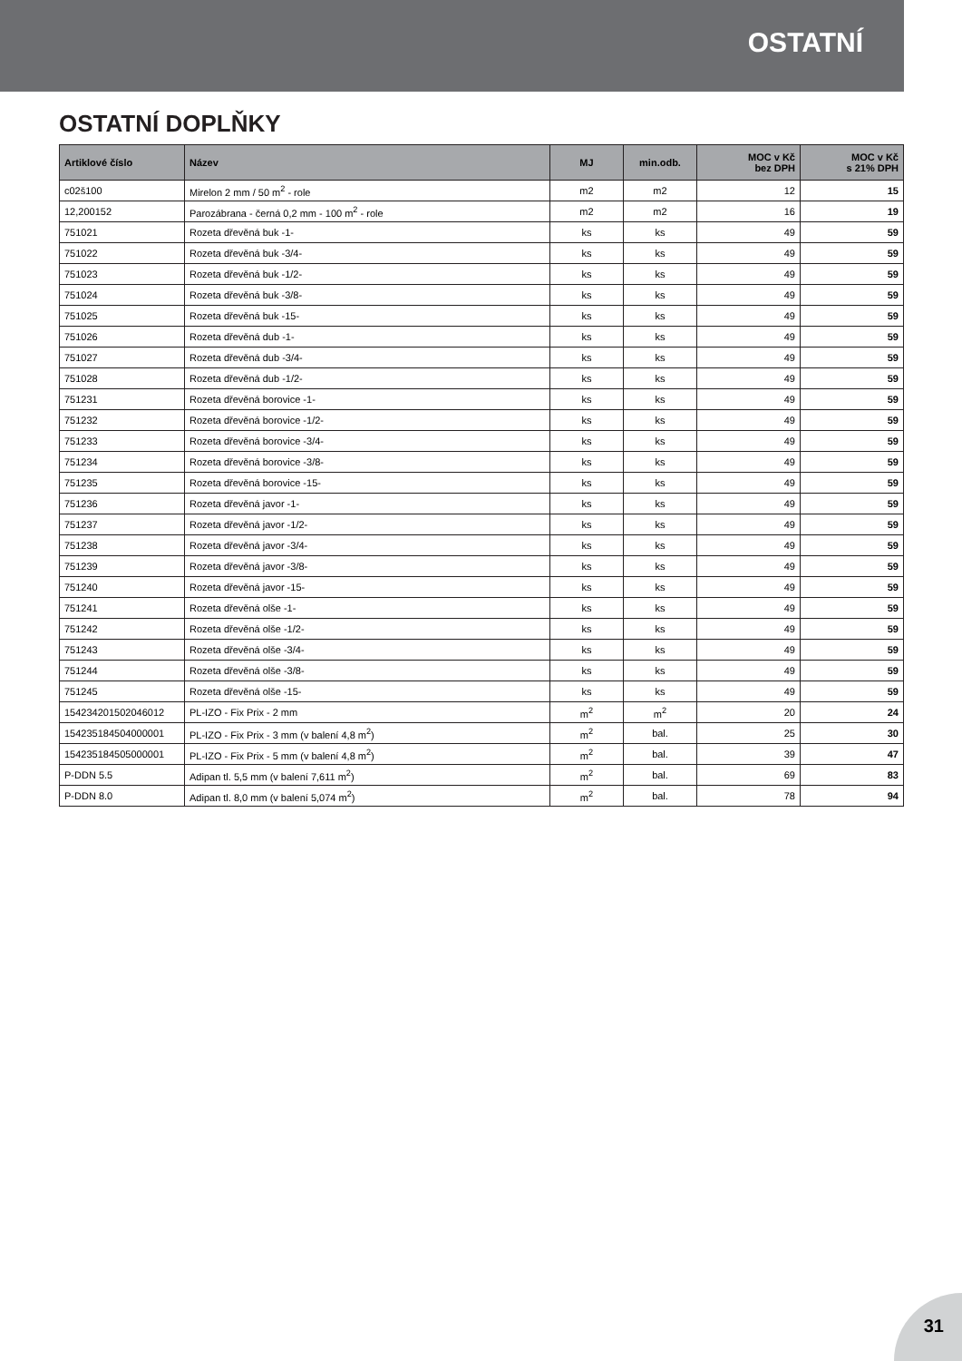OSTATNÍ
OSTATNÍ DOPLŇKY
| Artiklové číslo | Název | MJ | min.odb. | MOC v Kč bez DPH | MOC v Kč s 21% DPH |
| --- | --- | --- | --- | --- | --- |
| c02š100 | Mirelon 2 mm / 50 m<sup>2</sup> - role | m2 | m2 | 12 | 15 |
| 12,200152 | Parozábrana - černá 0,2 mm - 100 m<sup>2</sup> - role | m2 | m2 | 16 | 19 |
| 751021 | Rozeta dřevěná buk -1- | ks | ks | 49 | 59 |
| 751022 | Rozeta dřevěná buk -3/4- | ks | ks | 49 | 59 |
| 751023 | Rozeta dřevěná buk -1/2- | ks | ks | 49 | 59 |
| 751024 | Rozeta dřevěná buk -3/8- | ks | ks | 49 | 59 |
| 751025 | Rozeta dřevěná buk -15- | ks | ks | 49 | 59 |
| 751026 | Rozeta dřevěná dub -1- | ks | ks | 49 | 59 |
| 751027 | Rozeta dřevěná dub -3/4- | ks | ks | 49 | 59 |
| 751028 | Rozeta dřevěná dub -1/2- | ks | ks | 49 | 59 |
| 751231 | Rozeta dřevěná borovice -1- | ks | ks | 49 | 59 |
| 751232 | Rozeta dřevěná borovice -1/2- | ks | ks | 49 | 59 |
| 751233 | Rozeta dřevěná borovice -3/4- | ks | ks | 49 | 59 |
| 751234 | Rozeta dřevěná borovice -3/8- | ks | ks | 49 | 59 |
| 751235 | Rozeta dřevěná borovice -15- | ks | ks | 49 | 59 |
| 751236 | Rozeta dřevěná javor -1- | ks | ks | 49 | 59 |
| 751237 | Rozeta dřevěná javor -1/2- | ks | ks | 49 | 59 |
| 751238 | Rozeta dřevěná javor -3/4- | ks | ks | 49 | 59 |
| 751239 | Rozeta dřevěná javor -3/8- | ks | ks | 49 | 59 |
| 751240 | Rozeta dřevěná javor -15- | ks | ks | 49 | 59 |
| 751241 | Rozeta dřevěná olše -1- | ks | ks | 49 | 59 |
| 751242 | Rozeta dřevěná olše -1/2- | ks | ks | 49 | 59 |
| 751243 | Rozeta dřevěná olše -3/4- | ks | ks | 49 | 59 |
| 751244 | Rozeta dřevěná olše -3/8- | ks | ks | 49 | 59 |
| 751245 | Rozeta dřevěná olše -15- | ks | ks | 49 | 59 |
| 154234201502046012 | PL-IZO - Fix Prix - 2 mm | m<sup>2</sup> | m<sup>2</sup> | 20 | 24 |
| 154235184504000001 | PL-IZO - Fix Prix - 3 mm (v balení 4,8 m<sup>2</sup>) | m<sup>2</sup> | bal. | 25 | 30 |
| 154235184505000001 | PL-IZO - Fix Prix - 5 mm (v balení 4,8 m<sup>2</sup>) | m<sup>2</sup> | bal. | 39 | 47 |
| P-DDN 5.5 | Adipan tl. 5,5 mm (v balení 7,611 m<sup>2</sup>) | m<sup>2</sup> | bal. | 69 | 83 |
| P-DDN 8.0 | Adipan tl. 8,0 mm (v balení 5,074 m<sup>2</sup>) | m<sup>2</sup> | bal. | 78 | 94 |
31